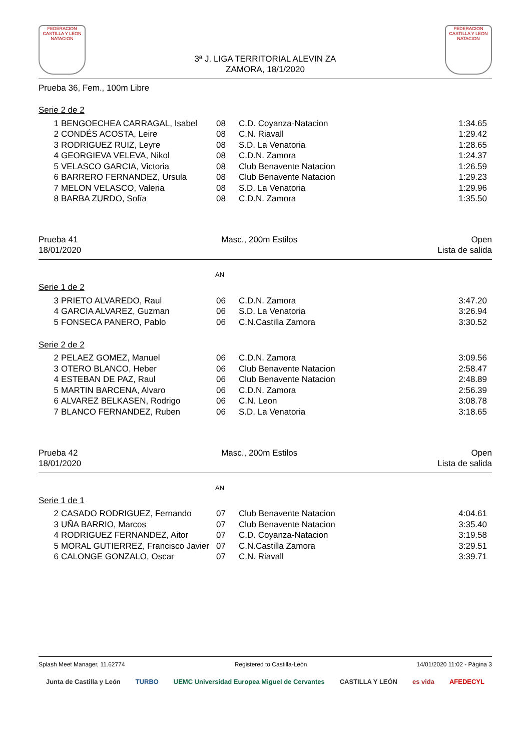FEDERACION CASTILLA Y LEON NATACION
3ª J. LIGA TERRITORIAL ALEVIN ZA
ZAMORA, 18/1/2020
FEDERACION CASTILLA Y LEON NATACION
Prueba 36, Fem., 100m Libre
Serie 2 de 2
| 1 | BENGOECHEA CARRAGAL, Isabel | 08 | C.D. Coyanza-Natacion | 1:34.65 |
| 2 | CONDÉS ACOSTA, Leire | 08 | C.N. Riavall | 1:29.42 |
| 3 | RODRIGUEZ RUIZ, Leyre | 08 | S.D. La Venatoria | 1:28.65 |
| 4 | GEORGIEVA VELEVA, Nikol | 08 | C.D.N. Zamora | 1:24.37 |
| 5 | VELASCO GARCIA, Victoria | 08 | Club Benavente Natacion | 1:26.59 |
| 6 | BARRERO FERNANDEZ, Ursula | 08 | Club Benavente Natacion | 1:29.23 |
| 7 | MELON VELASCO, Valeria | 08 | S.D. La Venatoria | 1:29.96 |
| 8 | BARBA ZURDO, Sofía | 08 | C.D.N. Zamora | 1:35.50 |
Prueba 41
18/01/2020
Masc., 200m Estilos Open
Lista de salida
AN
Serie 1 de 2
| 3 | PRIETO ALVAREDO, Raul | 06 | C.D.N. Zamora | 3:47.20 |
| 4 | GARCIA ALVAREZ, Guzman | 06 | S.D. La Venatoria | 3:26.94 |
| 5 | FONSECA PANERO, Pablo | 06 | C.N.Castilla Zamora | 3:30.52 |
Serie 2 de 2
| 2 | PELAEZ GOMEZ, Manuel | 06 | C.D.N. Zamora | 3:09.56 |
| 3 | OTERO BLANCO, Heber | 06 | Club Benavente Natacion | 2:58.47 |
| 4 | ESTEBAN DE PAZ, Raul | 06 | Club Benavente Natacion | 2:48.89 |
| 5 | MARTIN BARCENA, Alvaro | 06 | C.D.N. Zamora | 2:56.39 |
| 6 | ALVAREZ BELKASEN, Rodrigo | 06 | C.N. Leon | 3:08.78 |
| 7 | BLANCO FERNANDEZ, Ruben | 06 | S.D. La Venatoria | 3:18.65 |
Prueba 42
18/01/2020
Masc., 200m Estilos Open
Lista de salida
AN
Serie 1 de 1
| 2 | CASADO RODRIGUEZ, Fernando | 07 | Club Benavente Natacion | 4:04.61 |
| 3 | UÑA BARRIO, Marcos | 07 | Club Benavente Natacion | 3:35.40 |
| 4 | RODRIGUEZ FERNANDEZ, Aitor | 07 | C.D. Coyanza-Natacion | 3:19.58 |
| 5 | MORAL GUTIERREZ, Francisco Javier | 07 | C.N.Castilla Zamora | 3:29.51 |
| 6 | CALONGE GONZALO, Oscar | 07 | C.N. Riavall | 3:39.71 |
Splash Meet Manager, 11.62774 Registered to Castilla-León 14/01/2020 11:02 - Página 3
Junta de Castilla y León TURBO UEMC Universidad Europea Miguel de Cervantes CASTILLA Y LEÓN es vida AFEDECYL